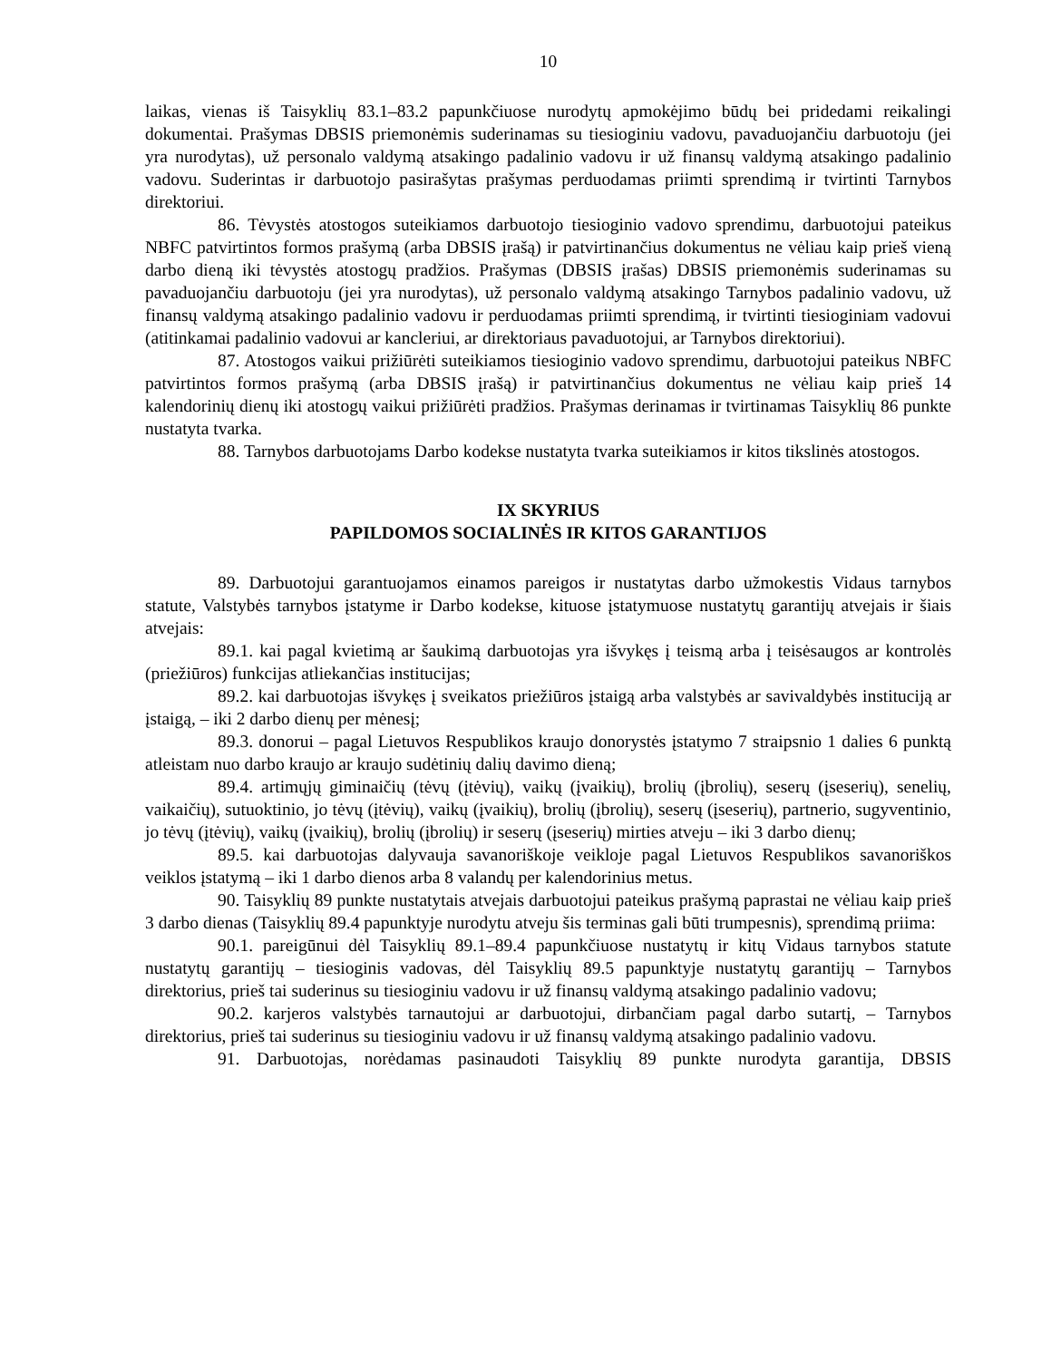10
laikas, vienas iš Taisyklių 83.1–83.2 papunkčiuose nurodytų apmokėjimo būdų bei pridedami reikalingi dokumentai. Prašymas DBSIS priemonėmis suderinamas su tiesioginiu vadovu, pavaduojančiu darbuotoju (jei yra nurodytas), už personalo valdymą atsakingo padalinio vadovu ir už finansų valdymą atsakingo padalinio vadovu. Suderintas ir darbuotojo pasirašytas prašymas perduodamas priimti sprendimą ir tvirtinti Tarnybos direktoriui.
86. Tėvystės atostogos suteikiamos darbuotojo tiesioginio vadovo sprendimu, darbuotojui pateikus NBFC patvirtintos formos prašymą (arba DBSIS įrašą) ir patvirtinančius dokumentus ne vėliau kaip prieš vieną darbo dieną iki tėvystės atostogų pradžios. Prašymas (DBSIS įrašas) DBSIS priemonėmis suderinamas su pavaduojančiu darbuotoju (jei yra nurodytas), už personalo valdymą atsakingo Tarnybos padalinio vadovu, už finansų valdymą atsakingo padalinio vadovu ir perduodamas priimti sprendimą, ir tvirtinti tiesioginiam vadovui (atitinkamai padalinio vadovui ar kancleriui, ar direktoriaus pavaduotojui, ar Tarnybos direktoriui).
87. Atostogos vaikui prižiūrėti suteikiamos tiesioginio vadovo sprendimu, darbuotojui pateikus NBFC patvirtintos formos prašymą (arba DBSIS įrašą) ir patvirtinančius dokumentus ne vėliau kaip prieš 14 kalendorinių dienų iki atostogų vaikui prižiūrėti pradžios. Prašymas derinamas ir tvirtinamas Taisyklių 86 punkte nustatyta tvarka.
88. Tarnybos darbuotojams Darbo kodekse nustatyta tvarka suteikiamos ir kitos tikslinės atostogos.
IX SKYRIUS
PAPILDOMOS SOCIALINĖS IR KITOS GARANTIJOS
89. Darbuotojui garantuojamos einamos pareigos ir nustatytas darbo užmokestis Vidaus tarnybos statute, Valstybės tarnybos įstatyme ir Darbo kodekse, kituose įstatymuose nustatytų garantijų atvejais ir šiais atvejais:
89.1. kai pagal kvietimą ar šaukimą darbuotojas yra išvykęs į teismą arba į teisėsaugos ar kontrolės (priežiūros) funkcijas atliekančias institucijas;
89.2. kai darbuotojas išvykęs į sveikatos priežiūros įstaigą arba valstybės ar savivaldybės instituciją ar įstaigą, – iki 2 darbo dienų per mėnesį;
89.3. donorui – pagal Lietuvos Respublikos kraujo donorystės įstatymo 7 straipsnio 1 dalies 6 punktą atleistam nuo darbo kraujo ar kraujo sudėtinių dalių davimo dieną;
89.4. artimųjų giminaičių (tėvų (įtėvių), vaikų (įvaikių), brolių (įbrolių), seserų (įseserių), senelių, vaikaičių), sutuoktinio, jo tėvų (įtėvių), vaikų (įvaikių), brolių (įbrolių), seserų (įseserių), partnerio, sugyventinio, jo tėvų (įtėvių), vaikų (įvaikių), brolių (įbrolių) ir seserų (įseserių) mirties atveju – iki 3 darbo dienų;
89.5. kai darbuotojas dalyvauja savanoriškoje veikloje pagal Lietuvos Respublikos savanoriškos veiklos įstatymą – iki 1 darbo dienos arba 8 valandų per kalendorinius metus.
90. Taisyklių 89 punkte nustatytais atvejais darbuotojui pateikus prašymą paprastai ne vėliau kaip prieš 3 darbo dienas (Taisyklių 89.4 papunktyje nurodytu atveju šis terminas gali būti trumpesnis), sprendimą priima:
90.1. pareigūnui dėl Taisyklių 89.1–89.4 papunkčiuose nustatytų ir kitų Vidaus tarnybos statute nustatytų garantijų – tiesioginis vadovas, dėl Taisyklių 89.5 papunktyje nustatytų garantijų – Tarnybos direktorius, prieš tai suderinus su tiesioginiu vadovu ir už finansų valdymą atsakingo padalinio vadovu;
90.2. karjeros valstybės tarnautojui ar darbuotojui, dirbančiam pagal darbo sutartį, – Tarnybos direktorius, prieš tai suderinus su tiesioginiu vadovu ir už finansų valdymą atsakingo padalinio vadovu.
91. Darbuotojas, norėdamas pasinaudoti Taisyklių 89 punkte nurodyta garantija, DBSIS